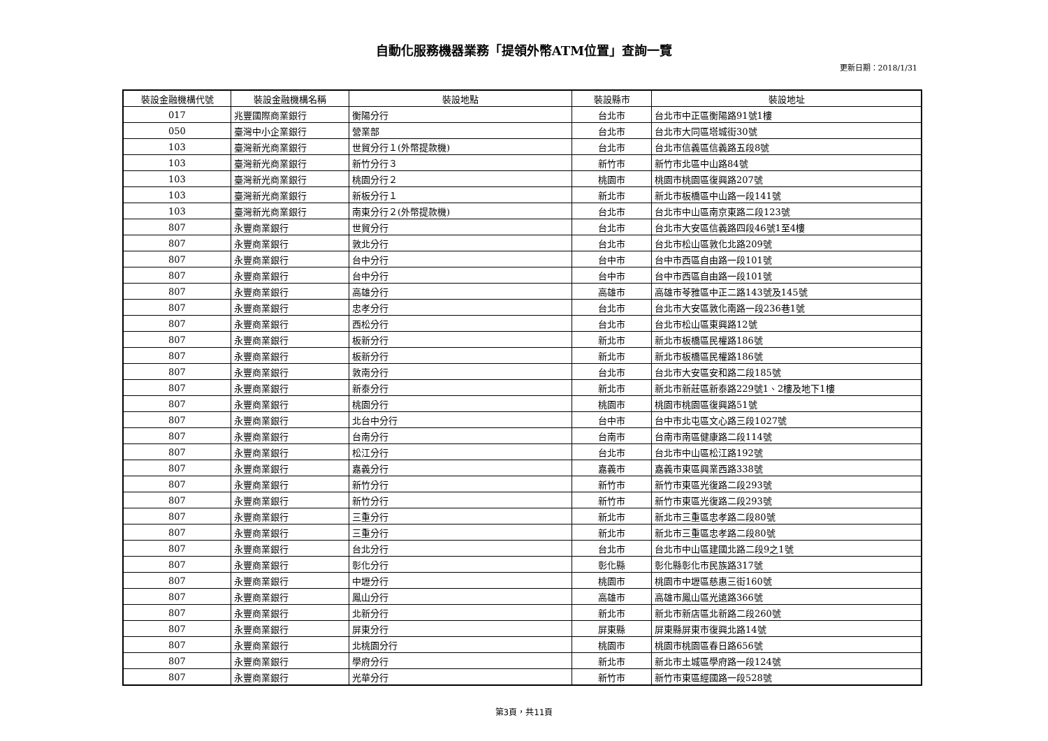自動化服務機器業務「提領外幣ATM位置」查詢一覽
更新日期：2018/1/31
| 裝設金融機構代號 | 裝設金融機構名稱 | 裝設地點 | 裝設縣市 | 裝設地址 |
| --- | --- | --- | --- | --- |
| 017 | 兆豐國際商業銀行 | 衡陽分行 | 台北市 | 台北市中正區衡陽路91號1樓 |
| 050 | 臺灣中小企業銀行 | 營業部 | 台北市 | 台北市大同區塔城街30號 |
| 103 | 臺灣新光商業銀行 | 世貿分行１(外幣提款機) | 台北市 | 台北市信義區信義路五段8號 |
| 103 | 臺灣新光商業銀行 | 新竹分行３ | 新竹市 | 新竹市北區中山路84號 |
| 103 | 臺灣新光商業銀行 | 桃園分行２ | 桃園市 | 桃園市桃園區復興路207號 |
| 103 | 臺灣新光商業銀行 | 新板分行１ | 新北市 | 新北市板橋區中山路一段141號 |
| 103 | 臺灣新光商業銀行 | 南東分行２(外幣提款機) | 台北市 | 台北市中山區南京東路二段123號 |
| 807 | 永豐商業銀行 | 世貿分行 | 台北市 | 台北市大安區信義路四段46號1至4樓 |
| 807 | 永豐商業銀行 | 敦北分行 | 台北市 | 台北市松山區敦化北路209號 |
| 807 | 永豐商業銀行 | 台中分行 | 台中市 | 台中市西區自由路一段101號 |
| 807 | 永豐商業銀行 | 台中分行 | 台中市 | 台中市西區自由路一段101號 |
| 807 | 永豐商業銀行 | 高雄分行 | 高雄市 | 高雄市苓雅區中正二路143號及145號 |
| 807 | 永豐商業銀行 | 忠孝分行 | 台北市 | 台北市大安區敦化南路一段236巷1號 |
| 807 | 永豐商業銀行 | 西松分行 | 台北市 | 台北市松山區東興路12號 |
| 807 | 永豐商業銀行 | 板新分行 | 新北市 | 新北市板橋區民權路186號 |
| 807 | 永豐商業銀行 | 板新分行 | 新北市 | 新北市板橋區民權路186號 |
| 807 | 永豐商業銀行 | 敦南分行 | 台北市 | 台北市大安區安和路二段185號 |
| 807 | 永豐商業銀行 | 新泰分行 | 新北市 | 新北市新莊區新泰路229號1、2樓及地下1樓 |
| 807 | 永豐商業銀行 | 桃園分行 | 桃園市 | 桃園市桃園區復興路51號 |
| 807 | 永豐商業銀行 | 北台中分行 | 台中市 | 台中市北屯區文心路三段1027號 |
| 807 | 永豐商業銀行 | 台南分行 | 台南市 | 台南市南區健康路二段114號 |
| 807 | 永豐商業銀行 | 松江分行 | 台北市 | 台北市中山區松江路192號 |
| 807 | 永豐商業銀行 | 嘉義分行 | 嘉義市 | 嘉義市東區興業西路338號 |
| 807 | 永豐商業銀行 | 新竹分行 | 新竹市 | 新竹市東區光復路二段293號 |
| 807 | 永豐商業銀行 | 新竹分行 | 新竹市 | 新竹市東區光復路二段293號 |
| 807 | 永豐商業銀行 | 三重分行 | 新北市 | 新北市三重區忠孝路二段80號 |
| 807 | 永豐商業銀行 | 三重分行 | 新北市 | 新北市三重區忠孝路二段80號 |
| 807 | 永豐商業銀行 | 台北分行 | 台北市 | 台北市中山區建國北路二段9之1號 |
| 807 | 永豐商業銀行 | 彰化分行 | 彰化縣 | 彰化縣彰化市民族路317號 |
| 807 | 永豐商業銀行 | 中壢分行 | 桃園市 | 桃園市中壢區慈惠三街160號 |
| 807 | 永豐商業銀行 | 鳳山分行 | 高雄市 | 高雄市鳳山區光遠路366號 |
| 807 | 永豐商業銀行 | 北新分行 | 新北市 | 新北市新店區北新路二段260號 |
| 807 | 永豐商業銀行 | 屏東分行 | 屏東縣 | 屏東縣屏東市復興北路14號 |
| 807 | 永豐商業銀行 | 北桃園分行 | 桃園市 | 桃園市桃園區春日路656號 |
| 807 | 永豐商業銀行 | 學府分行 | 新北市 | 新北市土城區學府路一段124號 |
| 807 | 永豐商業銀行 | 光華分行 | 新竹市 | 新竹市東區經國路一段528號 |
第3頁，共11頁